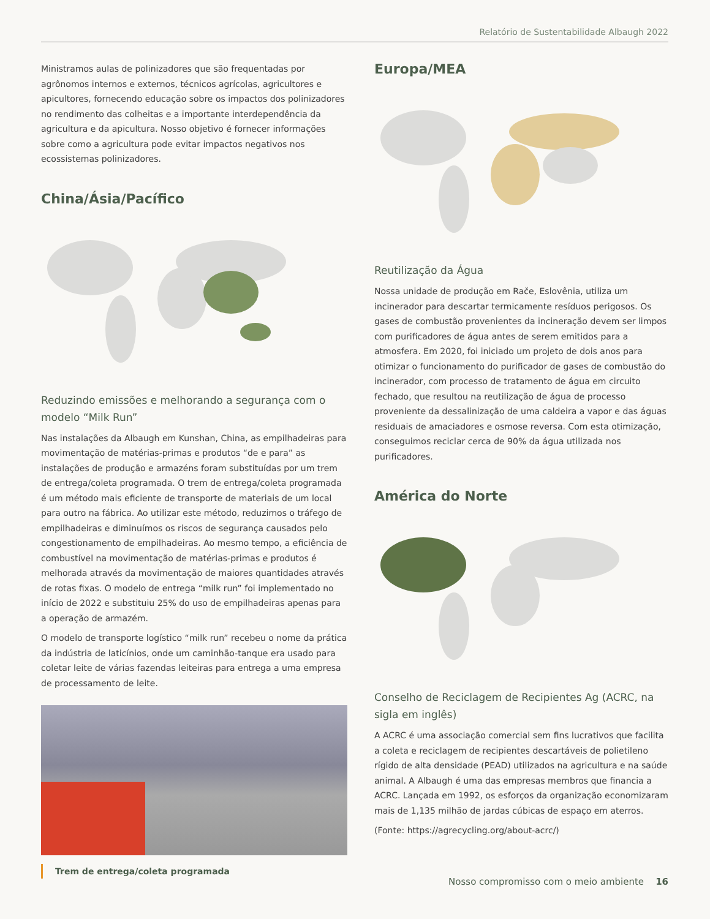Relatório de Sustentabilidade Albaugh 2022
Ministramos aulas de polinizadores que são frequentadas por agrônomos internos e externos, técnicos agrícolas, agricultores e apicultores, fornecendo educação sobre os impactos dos polinizadores no rendimento das colheitas e a importante interdependência da agricultura e da apicultura. Nosso objetivo é fornecer informações sobre como a agricultura pode evitar impactos negativos nos ecossistemas polinizadores.
China/Ásia/Pacífico
Reduzindo emissões e melhorando a segurança com o modelo “Milk Run”
Nas instalações da Albaugh em Kunshan, China, as empilhadeiras para movimentação de matérias-primas e produtos “de e para” as instalações de produção e armazéns foram substituídas por um trem de entrega/coleta programada. O trem de entrega/coleta programada é um método mais eficiente de transporte de materiais de um local para outro na fábrica. Ao utilizar este método, reduzimos o tráfego de empilhadeiras e diminuímos os riscos de segurança causados pelo congestionamento de empilhadeiras. Ao mesmo tempo, a eficiência de combustível na movimentação de matérias-primas e produtos é melhorada através da movimentação de maiores quantidades através de rotas fixas. O modelo de entrega “milk run” foi implementado no início de 2022 e substituiu 25% do uso de empilhadeiras apenas para a operação de armazém.
O modelo de transporte logístico “milk run” recebeu o nome da prática da indústria de laticínios, onde um caminhão-tanque era usado para coletar leite de várias fazendas leiteiras para entrega a uma empresa de processamento de leite.
Trem de entrega/coleta programada
Europa/MEA
Reutilização da Água
Nossa unidade de produção em Rače, Eslovênia, utiliza um incinerador para descartar termicamente resíduos perigosos. Os gases de combustão provenientes da incineração devem ser limpos com purificadores de água antes de serem emitidos para a atmosfera. Em 2020, foi iniciado um projeto de dois anos para otimizar o funcionamento do purificador de gases de combustão do incinerador, com processo de tratamento de água em circuito fechado, que resultou na reutilização de água de processo proveniente da dessalinização de uma caldeira a vapor e das águas residuais de amaciadores e osmose reversa. Com esta otimização, conseguimos reciclar cerca de 90% da água utilizada nos purificadores.
América do Norte
Conselho de Reciclagem de Recipientes Ag (ACRC, na sigla em inglês)
A ACRC é uma associação comercial sem fins lucrativos que facilita a coleta e reciclagem de recipientes descartáveis de polietileno rígido de alta densidade (PEAD) utilizados na agricultura e na saúde animal. A Albaugh é uma das empresas membros que financia a ACRC. Lançada em 1992, os esforços da organização economizaram mais de 1,135 milhão de jardas cúbicas de espaço em aterros.
(Fonte: https://agrecycling.org/about-acrc/)
Nosso compromisso com o meio ambiente 16